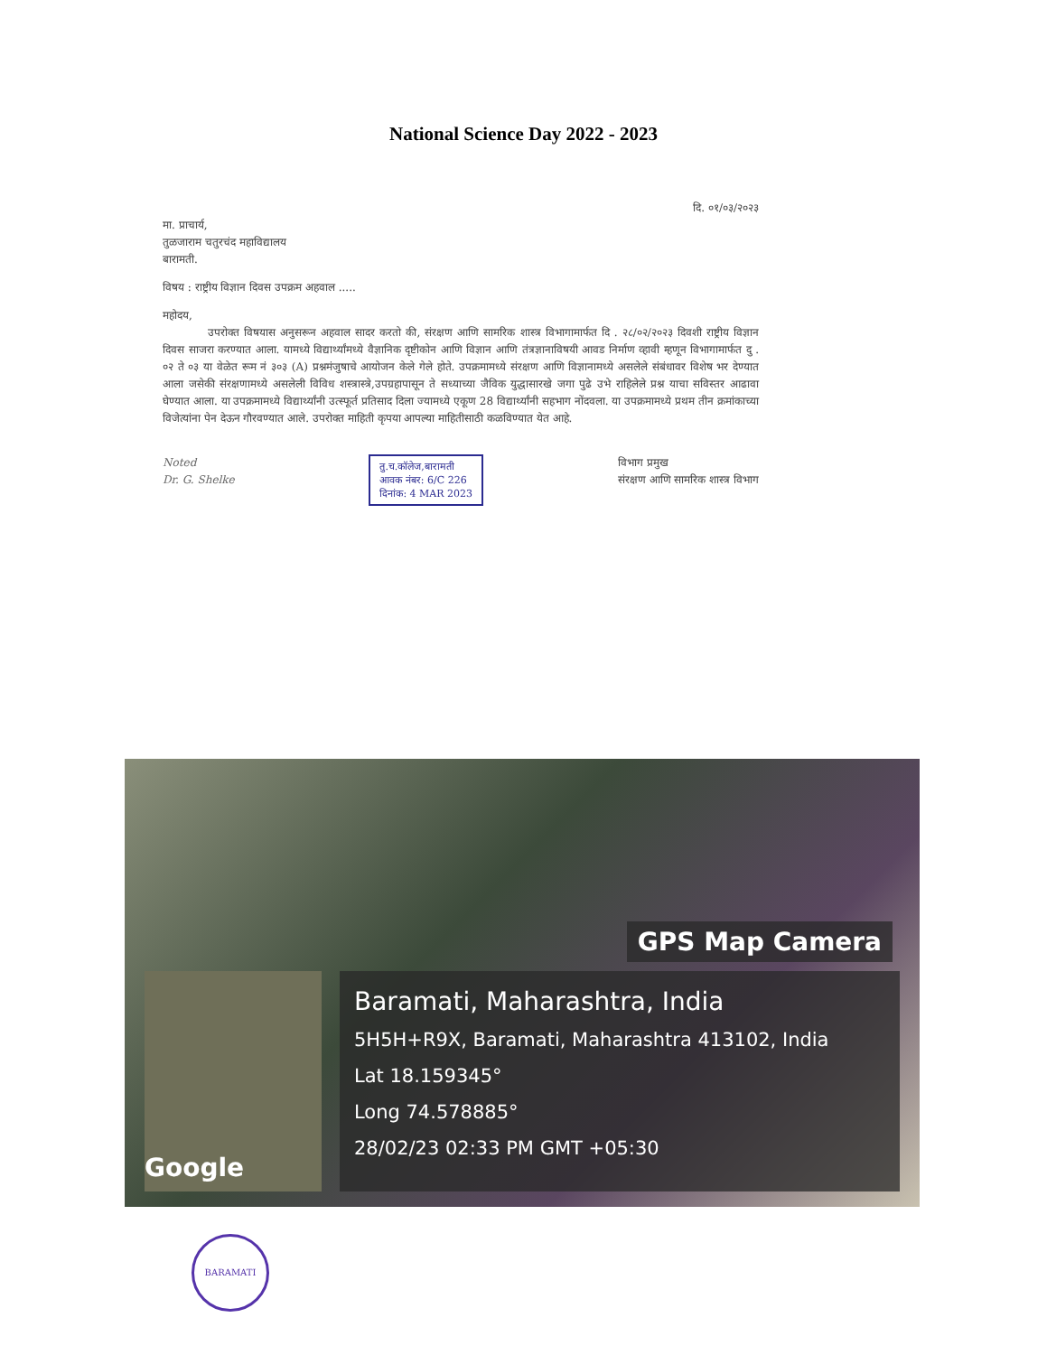National Science Day 2022 - 2023
दि. ०१/०३/२०२३
मा. प्राचार्य,
तुळजाराम चतुरचंद महाविद्यालय
बारामती.
विषय : राष्ट्रीय विज्ञान दिवस उपक्रम अहवाल .....
महोदय,
उपरोक्त विषयास अनुसरून अहवाल सादर करतो की, संरक्षण आणि सामरिक शास्त्र विभागामार्फत दि . २८/०२/२०२३ दिवशी राष्ट्रीय विज्ञान दिवस साजरा करण्यात आला. यामध्ये विद्यार्थ्यांमध्ये वैज्ञानिक दृष्टीकोन आणि विज्ञान आणि तंत्रज्ञानाविषयी आवड निर्माण व्हावी म्हणून विभागामार्फत दु . ०२ ते ०३ या वेळेत रूम नं ३०३ (A) प्रश्नमंजुषाचे आयोजन केले गेले होते. उपक्रमामध्ये संरक्षण आणि विज्ञानामध्ये असलेले संबंधावर विशेष भर देण्यात आला जसेकी संरक्षणामध्ये असलेली विविध शस्त्रास्त्रे,उपग्रहापासून ते सध्याच्या जैविक युद्धासारखे जगा पुढे उभे राहिलेले प्रश्न याचा सविस्तर आढावा घेण्यात आला. या उपक्रमामध्ये विद्यार्थ्यांनी उत्स्फूर्त प्रतिसाद दिला ज्यामध्ये एकूण 28 विद्यार्थ्यांनी सहभाग नोंदवला. या उपक्रमामध्ये प्रथम तीन क्रमांकाच्या विजेत्यांना पेन देऊन गौरवण्यात आले. उपरोक्त माहिती कृपया आपल्या माहितीसाठी कळविण्यात येत आहे.
Noted
Dr. G. Shelke
तु.च.कॉलेज,बारामती
आवक नंबर: 6/C 226
दिनांक: 4 MAR 2023
विभाग प्रमुख
संरक्षण आणि सामरिक शास्त्र विभाग
GPS Map Camera
Google
Baramati, Maharashtra, India
5H5H+R9X, Baramati, Maharashtra 413102, India
Lat 18.159345°
Long 74.578885°
28/02/23 02:33 PM GMT +05:30
BARAMATI